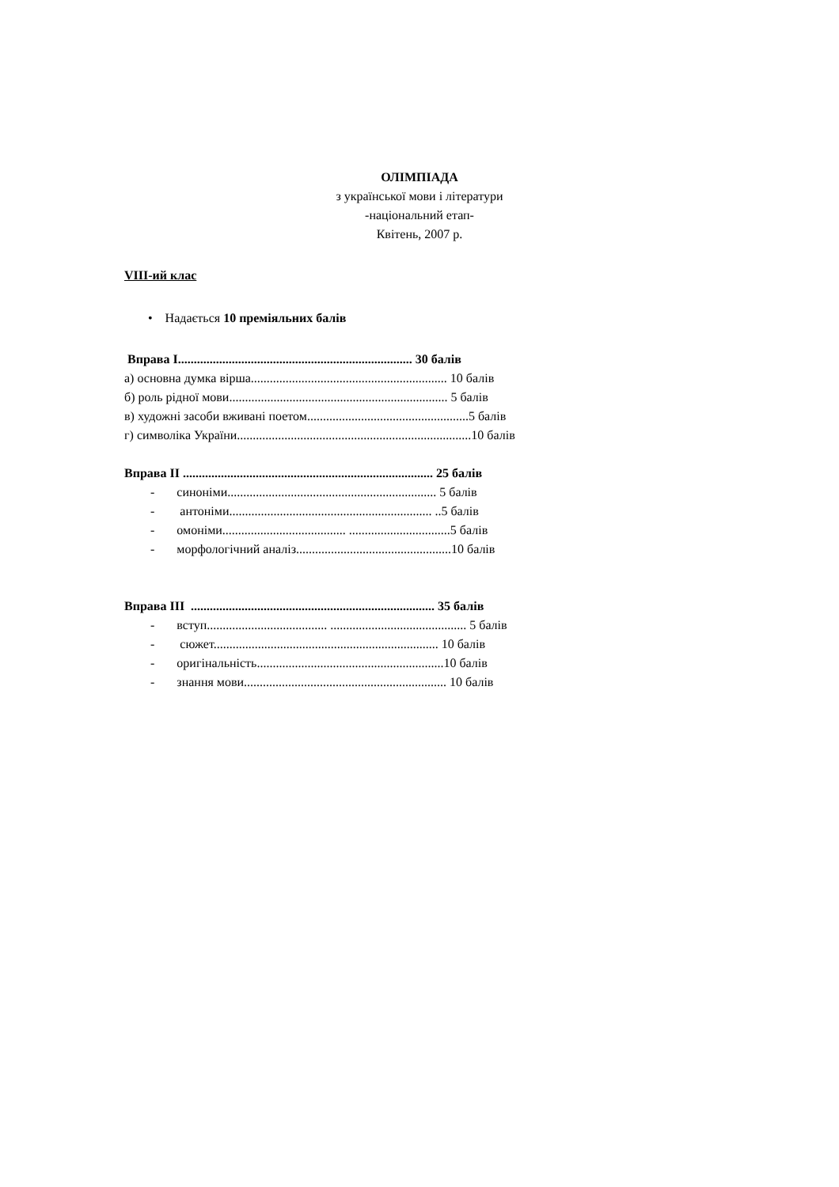ОЛІМПІАДА
з української мови і літератури
-національний етап-
Квітень, 2007 р.
VIII-ий клас
• Надається 10 преміяльних балів
Вправа І.......................................................................... 30 балів
а) основна думка вірша.............................................................. 10 балів
б) роль рідної мови..................................................................... 5 балів
в) художні засоби вживані поетом...................................................5 балів
г) символіка України..........................................................................10 балів
Вправа ІІ ............................................................................... 25 балів
- синоніми.................................................................. 5 балів
- антоніми................................................................ ..5 балів
- омоніми....................................... ................................5 балів
- морфологічний аналіз.................................................10 балів
Вправа ІІІ ............................................................................. 35 балів
- вступ...................................... ........................................... 5 балів
- сюжет....................................................................... 10 балів
- оригінальність...........................................................10 балів
- знання мови................................................................ 10 балів